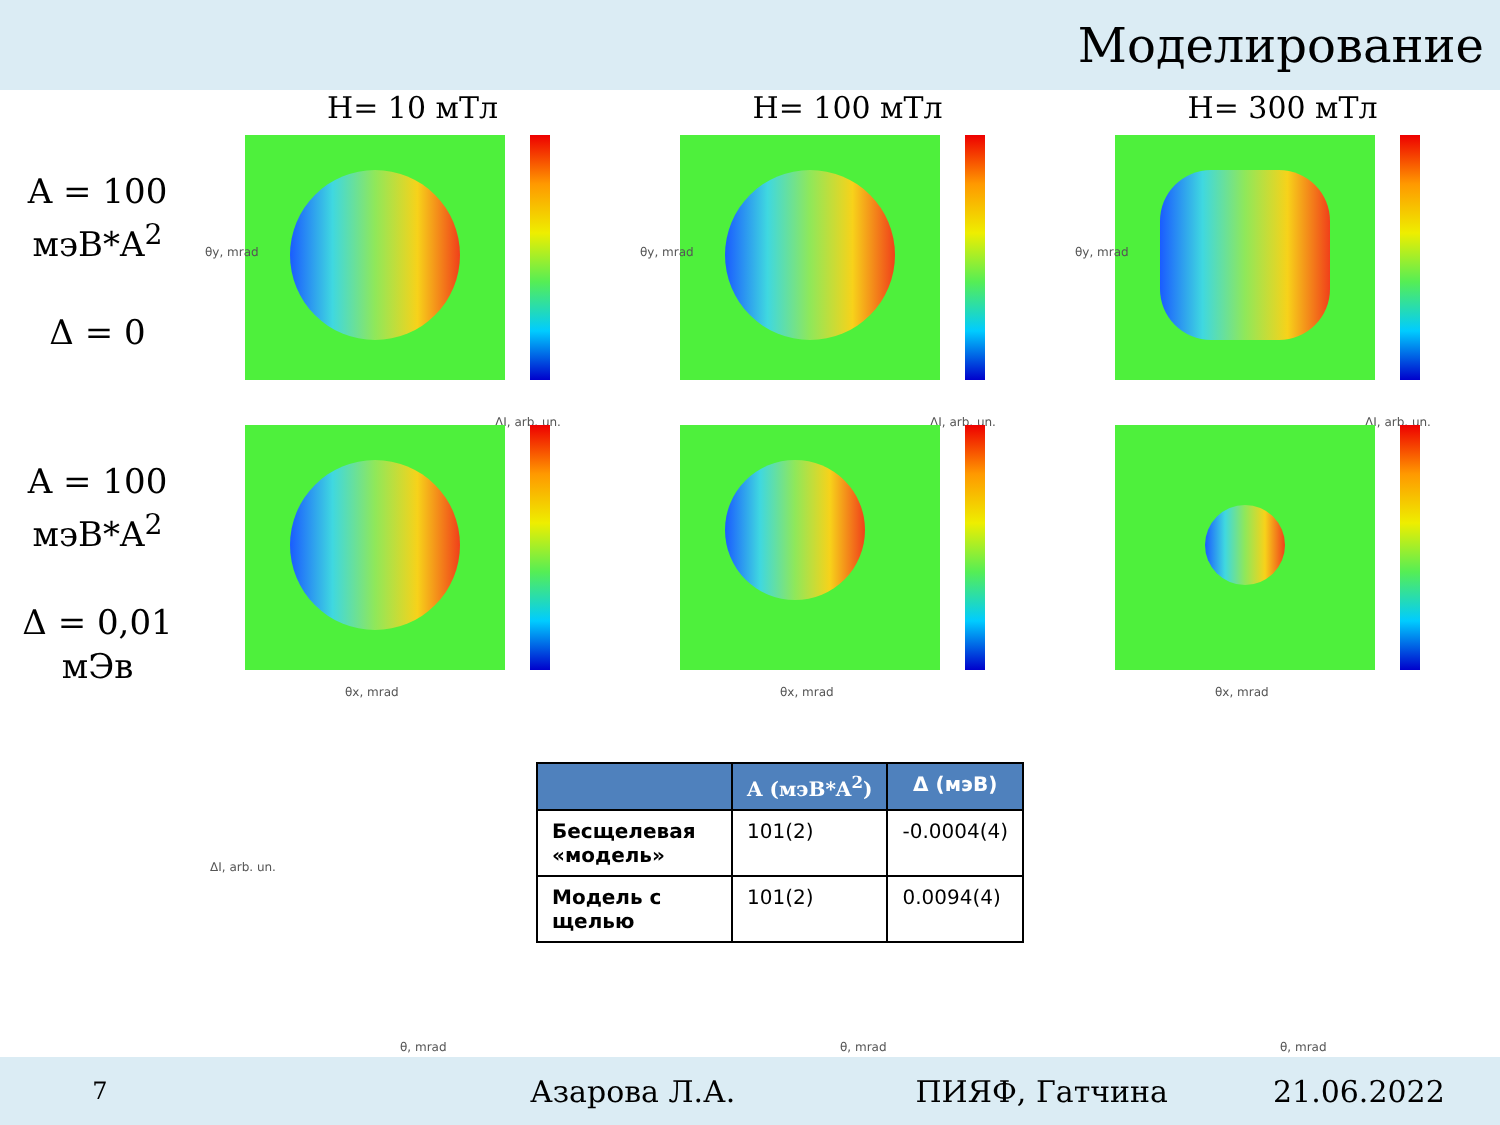Моделирование
H= 10 мТл H= 100 мТл H= 300 мТл
A = 100
мэВ*A<sup>2</sup>
Δ = 0
θy, mrad
θy, mrad
θy, mrad
A = 100
мэВ*A<sup>2</sup>
Δ = 0,01
мЭв
ΔI, arb. un.
θx, mrad
ΔI, arb. un.
θx, mrad
ΔI, arb. un.
θx, mrad
θ, mrad θ, mrad θ, mrad
ΔI, arb. un.
| | A (мэВ*A<sup>2</sup>) | Δ (мэВ) |
| --- | --- | --- |
| Бесщелевая «модель» | 101(2) | -0.0004(4) |
| Модель с щелью | 101(2) | 0.0094(4) |
7 Азарова Л.А. ПИЯФ, Гатчина 21.06.2022